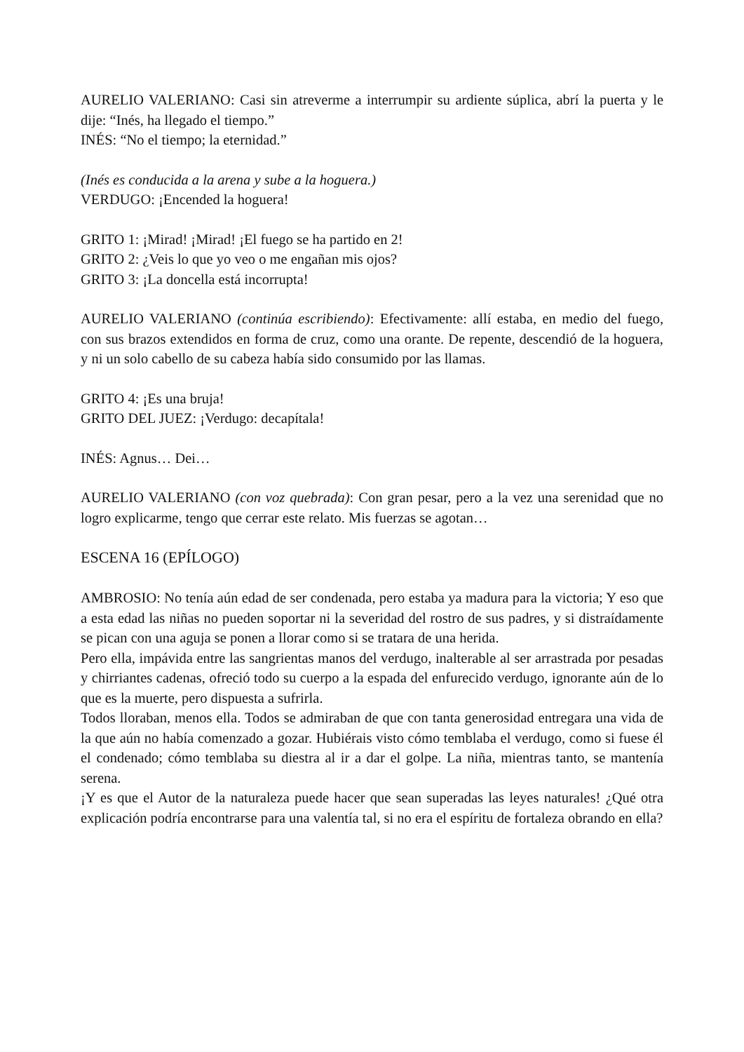AURELIO VALERIANO: Casi sin atreverme a interrumpir su ardiente súplica, abrí la puerta y le dije: “Inés, ha llegado el tiempo.”
INÉS: “No el tiempo; la eternidad.”
(Inés es conducida a la arena y sube a la hoguera.)
VERDUGO: ¡Encended la hoguera!
GRITO 1: ¡Mirad! ¡Mirad! ¡El fuego se ha partido en 2!
GRITO 2: ¿Veis lo que yo veo o me engañan mis ojos?
GRITO 3: ¡La doncella está incorrupta!
AURELIO VALERIANO (continúa escribiendo): Efectivamente: allí estaba, en medio del fuego, con sus brazos extendidos en forma de cruz, como una orante. De repente, descendió de la hoguera, y ni un solo cabello de su cabeza había sido consumido por las llamas.
GRITO 4: ¡Es una bruja!
GRITO DEL JUEZ: ¡Verdugo: decapítala!
INÉS: Agnus… Dei…
AURELIO VALERIANO (con voz quebrada): Con gran pesar, pero a la vez una serenidad que no logro explicarme, tengo que cerrar este relato. Mis fuerzas se agotan…
ESCENA 16 (EPÍLOGO)
AMBROSIO: No tenía aún edad de ser condenada, pero estaba ya madura para la victoria; Y eso que a esta edad las niñas no pueden soportar ni la severidad del rostro de sus padres, y si distraídamente se pican con una aguja se ponen a llorar como si se tratara de una herida.
Pero ella, impávida entre las sangrientas manos del verdugo, inalterable al ser arrastrada por pesadas y chirriantes cadenas, ofreció todo su cuerpo a la espada del enfurecido verdugo, ignorante aún de lo que es la muerte, pero dispuesta a sufrirla.
Todos lloraban, menos ella. Todos se admiraban de que con tanta generosidad entregara una vida de la que aún no había comenzado a gozar. Hubiérais visto cómo temblaba el verdugo, como si fuese él el condenado; cómo temblaba su diestra al ir a dar el golpe. La niña, mientras tanto, se mantenía serena.
¡Y es que el Autor de la naturaleza puede hacer que sean superadas las leyes naturales! ¿Qué otra explicación podría encontrarse para una valentía tal, si no era el espíritu de fortaleza obrando en ella?